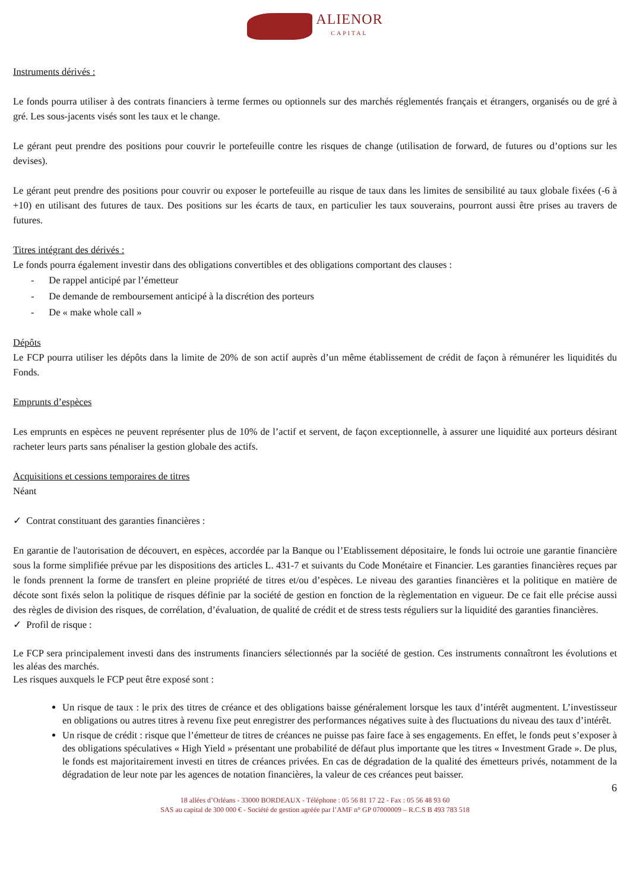ALIENOR CAPITAL
Instruments dérivés :
Le fonds pourra utiliser à des contrats financiers à terme fermes ou optionnels sur des marchés réglementés français et étrangers, organisés ou de gré à gré. Les sous-jacents visés sont les taux et le change.
Le gérant peut prendre des positions pour couvrir le portefeuille contre les risques de change (utilisation de forward, de futures ou d’options sur les devises).
Le gérant peut prendre des positions pour couvrir ou exposer le portefeuille au risque de taux dans les limites de sensibilité au taux globale fixées (-6 à +10) en utilisant des futures de taux. Des positions sur les écarts de taux, en particulier les taux souverains, pourront aussi être prises au travers de futures.
Titres intégrant des dérivés :
Le fonds pourra également investir dans des obligations convertibles et des obligations comportant des clauses :
- De rappel anticipé par l’émetteur
- De demande de remboursement anticipé à la discrétion des porteurs
- De « make whole call »
Dépôts
Le FCP pourra utiliser les dépôts dans la limite de 20% de son actif auprès d’un même établissement de crédit de façon à rémunérer les liquidités du Fonds.
Emprunts d’espèces
Les emprunts en espèces ne peuvent représenter plus de 10% de l’actif et servent, de façon exceptionnelle, à assurer une liquidité aux porteurs désirant racheter leurs parts sans pénaliser la gestion globale des actifs.
Acquisitions et cessions temporaires de titres
Néant
✓ Contrat constituant des garanties financières :
En garantie de l'autorisation de découvert, en espèces, accordée par la Banque ou l’Etablissement dépositaire, le fonds lui octroie une garantie financière sous la forme simplifiée prévue par les dispositions des articles L. 431-7 et suivants du Code Monétaire et Financier. Les garanties financières reçues par le fonds prennent la forme de transfert en pleine propriété de titres et/ou d’espèces. Le niveau des garanties financières et la politique en matière de décote sont fixés selon la politique de risques définie par la société de gestion en fonction de la règlementation en vigueur. De ce fait elle précise aussi des règles de division des risques, de corrélation, d’évaluation, de qualité de crédit et de stress tests réguliers sur la liquidité des garanties financières.
✓ Profil de risque :
Le FCP sera principalement investi dans des instruments financiers sélectionnés par la société de gestion. Ces instruments connaîtront les évolutions et les aléas des marchés.
Les risques auxquels le FCP peut être exposé sont :
Un risque de taux : le prix des titres de créance et des obligations baisse généralement lorsque les taux d’intérêt augmentent. L’investisseur en obligations ou autres titres à revenu fixe peut enregistrer des performances négatives suite à des fluctuations du niveau des taux d’intérêt.
Un risque de crédit : risque que l’émetteur de titres de créances ne puisse pas faire face à ses engagements. En effet, le fonds peut s’exposer à des obligations spéculatives « High Yield » présentant une probabilité de défaut plus importante que les titres « Investment Grade ». De plus, le fonds est majoritairement investi en titres de créances privées. En cas de dégradation de la qualité des émetteurs privés, notamment de la dégradation de leur note par les agences de notation financières, la valeur de ces créances peut baisser.
6
18 allées d’Orléans - 33000 BORDEAUX - Téléphone : 05 56 81 17 22 - Fax : 05 56 48 93 60
SAS au capital de 300 000 € - Société de gestion agréée par l’AMF n° GP 07000009 – R.C.S B 493 783 518